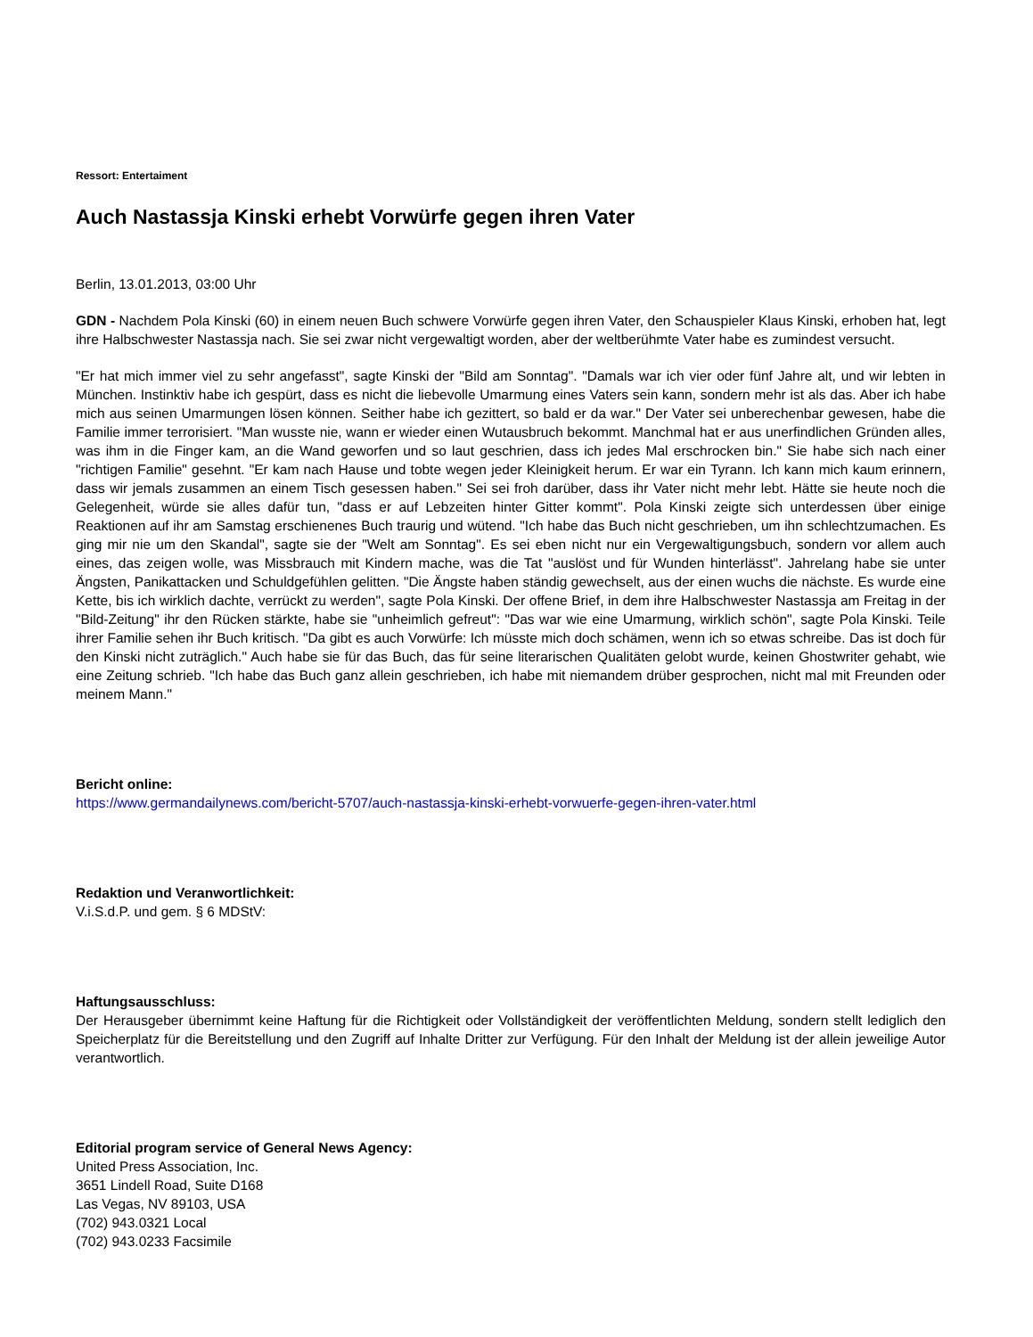Ressort: Entertaiment
Auch Nastassja Kinski erhebt Vorwürfe gegen ihren Vater
Berlin, 13.01.2013, 03:00 Uhr
GDN - Nachdem Pola Kinski (60) in einem neuen Buch schwere Vorwürfe gegen ihren Vater, den Schauspieler Klaus Kinski, erhoben hat, legt ihre Halbschwester Nastassja nach. Sie sei zwar nicht vergewaltigt worden, aber der weltberühmte Vater habe es zumindest versucht.
"Er hat mich immer viel zu sehr angefasst", sagte Kinski der "Bild am Sonntag". "Damals war ich vier oder fünf Jahre alt, und wir lebten in München. Instinktiv habe ich gespürt, dass es nicht die liebevolle Umarmung eines Vaters sein kann, sondern mehr ist als das. Aber ich habe mich aus seinen Umarmungen lösen können. Seither habe ich gezittert, so bald er da war." Der Vater sei unberechenbar gewesen, habe die Familie immer terrorisiert. "Man wusste nie, wann er wieder einen Wutausbruch bekommt. Manchmal hat er aus unerfindlichen Gründen alles, was ihm in die Finger kam, an die Wand geworfen und so laut geschrien, dass ich jedes Mal erschrocken bin." Sie habe sich nach einer "richtigen Familie" gesehnt. "Er kam nach Hause und tobte wegen jeder Kleinigkeit herum. Er war ein Tyrann. Ich kann mich kaum erinnern, dass wir jemals zusammen an einem Tisch gesessen haben." Sei sei froh darüber, dass ihr Vater nicht mehr lebt. Hätte sie heute noch die Gelegenheit, würde sie alles dafür tun, "dass er auf Lebzeiten hinter Gitter kommt". Pola Kinski zeigte sich unterdessen über einige Reaktionen auf ihr am Samstag erschienenes Buch traurig und wütend. "Ich habe das Buch nicht geschrieben, um ihn schlechtzumachen. Es ging mir nie um den Skandal", sagte sie der "Welt am Sonntag". Es sei eben nicht nur ein Vergewaltigungsbuch, sondern vor allem auch eines, das zeigen wolle, was Missbrauch mit Kindern mache, was die Tat "auslöst und für Wunden hinterlässt". Jahrelang habe sie unter Ängsten, Panikattacken und Schuldgefühlen gelitten. "Die Ängste haben ständig gewechselt, aus der einen wuchs die nächste. Es wurde eine Kette, bis ich wirklich dachte, verrückt zu werden", sagte Pola Kinski. Der offene Brief, in dem ihre Halbschwester Nastassja am Freitag in der "Bild-Zeitung" ihr den Rücken stärkte, habe sie "unheimlich gefreut": "Das war wie eine Umarmung, wirklich schön", sagte Pola Kinski. Teile ihrer Familie sehen ihr Buch kritisch. "Da gibt es auch Vorwürfe: Ich müsste mich doch schämen, wenn ich so etwas schreibe. Das ist doch für den Kinski nicht zuträglich." Auch habe sie für das Buch, das für seine literarischen Qualitäten gelobt wurde, keinen Ghostwriter gehabt, wie eine Zeitung schrieb. "Ich habe das Buch ganz allein geschrieben, ich habe mit niemandem drüber gesprochen, nicht mal mit Freunden oder meinem Mann."
Bericht online:
https://www.germandailynews.com/bericht-5707/auch-nastassja-kinski-erhebt-vorwuerfe-gegen-ihren-vater.html
Redaktion und Veranwortlichkeit:
V.i.S.d.P. und gem. § 6 MDStV:
Haftungsausschluss:
Der Herausgeber übernimmt keine Haftung für die Richtigkeit oder Vollständigkeit der veröffentlichten Meldung, sondern stellt lediglich den Speicherplatz für die Bereitstellung und den Zugriff auf Inhalte Dritter zur Verfügung. Für den Inhalt der Meldung ist der allein jeweilige Autor verantwortlich.
Editorial program service of General News Agency:
United Press Association, Inc.
3651 Lindell Road, Suite D168
Las Vegas, NV 89103, USA
(702) 943.0321 Local
(702) 943.0233 Facsimile